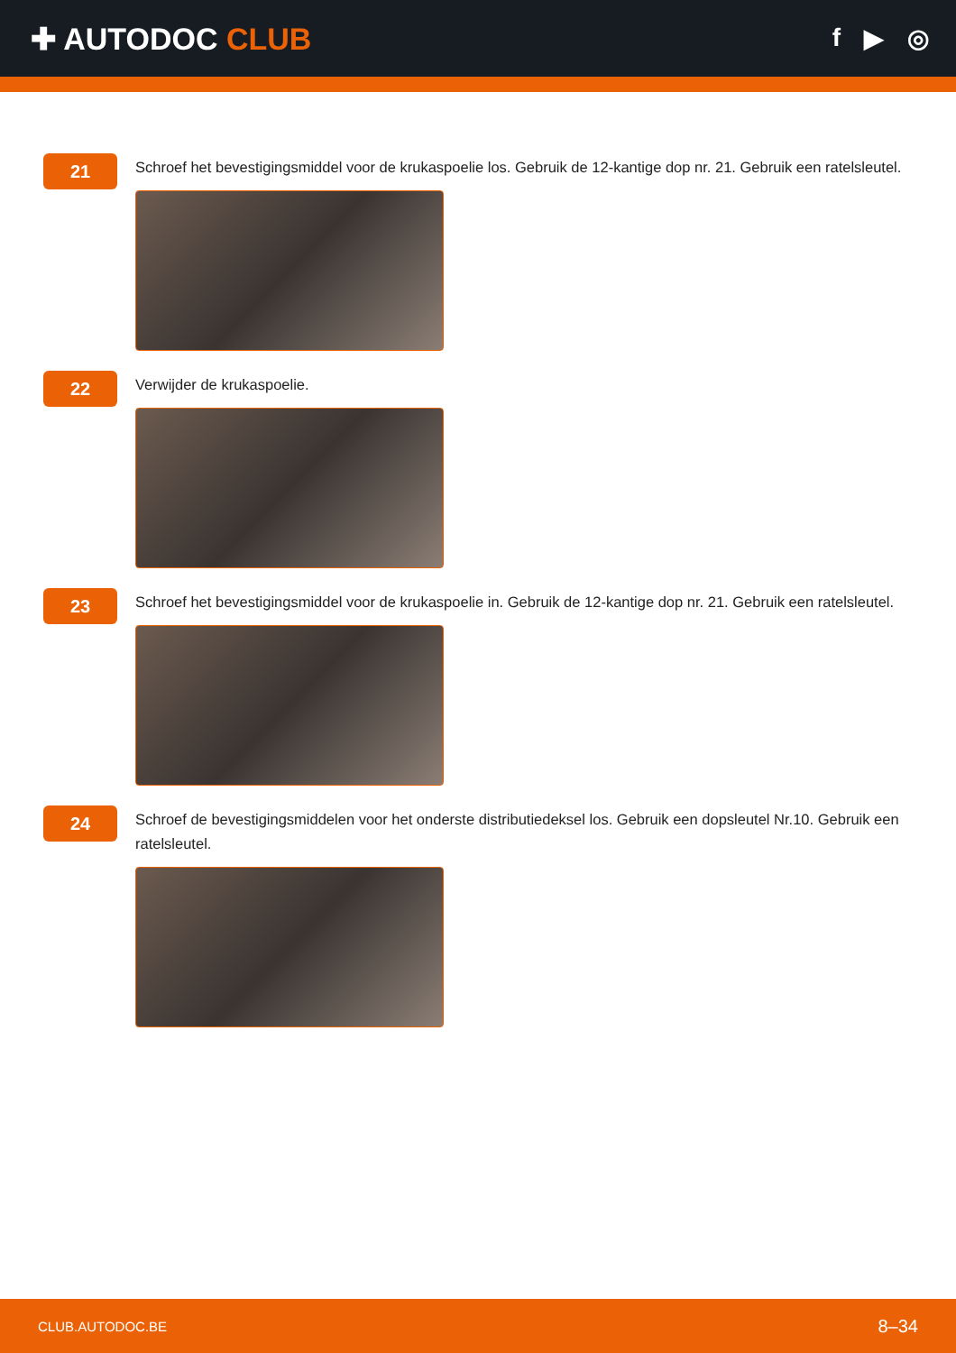✚ AUTODOC CLUB
f ▶ ◎
21
Schroef het bevestigingsmiddel voor de krukaspoelie los. Gebruik de 12-kantige dop nr. 21. Gebruik een ratelsleutel.
22
Verwijder de krukaspoelie.
23
Schroef het bevestigingsmiddel voor de krukaspoelie in. Gebruik de 12-kantige dop nr. 21. Gebruik een ratelsleutel.
24
Schroef de bevestigingsmiddelen voor het onderste distributiedeksel los. Gebruik een dopsleutel Nr.10. Gebruik een ratelsleutel.
CLUB.AUTODOC.BE 8–34